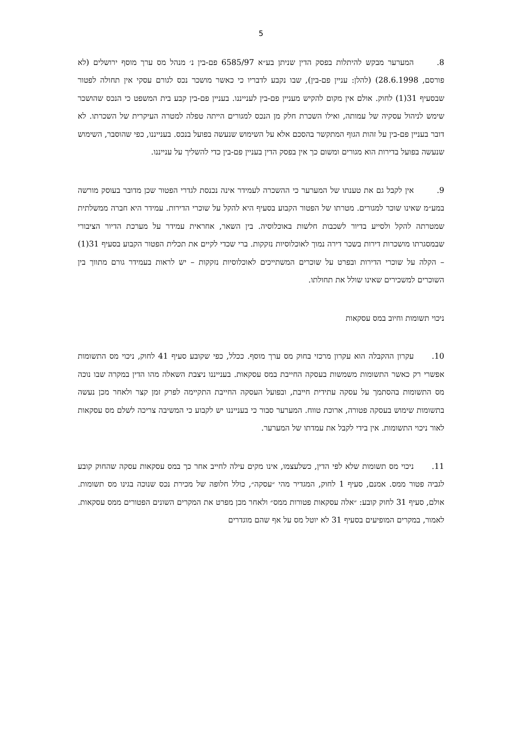5
8. המערער מבקש להיתלות בפסק הדין שניתן בע״א 6585/97 פם-בין נ׳ מנהל מס ערך מוסף ירושלים (לא פורסם, 28.6.1998) (להלן: עניין פם-בין), שבו נקבע לדבריו כי כאשר מושכר נכס לגורם עסקי אין תחולה לפטור שבסעיף 31(1) לחוק. אולם אין מקום להקיש מעניין פם-בין לענייננו. בעניין פם-בין קבע בית המשפט כי הנכס שהושכר שימש לניהול עסקיה של עמותה, ואילו השכרת חלק מן הנכס למגורים הייתה טפלה למטרה העיקרית של השכרתו. לא דובר בעניין פם-בין על זהות הגוף המתקשר בהסכם אלא על השימוש שנעשה בפועל בנכס. בענייננו, כפי שהוסבר, השימוש שנעשה בפועל בדירות הוא מגורים ומשום כך אין בפסק הדין בעניין פם-בין כדי להשליך על ענייננו.
9. אין לקבל גם את טענתו של המערער כי ההשכרה לעמידר אינה נכנסת לגדרי הפטור שכן מדובר בעוסק מורשה במע״מ שאינו שוכר למגורים. מטרתו של הפטור הקבוע בסעיף היא להקל על שוכרי הדירות. עמידר היא חברה ממשלתית שמטרתה להקל ולסייע בדיור לשכבות חלשות באוכלוסיה. בין השאר, אחראית עמידר על מערכת הדיור הציבורי שבמסגרתו מושכרות דירות בשכר דירה נמוך לאוכלוסיות נזקקות. ברי שכדי לקיים את תכלית הפטור הקבוע בסעיף 31(1) – הקלה על שוכרי הדירות ובפרט על שוכרים המשתייכים לאוכלוסיות נזקקות – יש לראות בעמידר גורם מתווך בין השוכרים למשכירים שאינו שולל את תחולתו.
ניכוי תשומות וחיוב במס עסקאות
10. עקרון ההקבלה הוא עקרון מרכזי בחוק מס ערך מוסף. ככלל, כפי שקובע סעיף 41 לחוק, ניכוי מס התשומות אפשרי רק כאשר התשומות משמשות בעסקה החייבת במס עסקאות. בענייננו ניצבת השאלה מהו הדין במקרה שבו נוכה מס התשומות בהסתמך על עסקה עתידית חייבת, ובפועל העסקה החייבת התקיימה לפרק זמן קצר ולאחר מכן נעשה בתשומות שימוש בעסקה פטורה, ארוכת טווח. המערער סבור כי בענייננו יש לקבוע כי המשיבה צריכה לשלם מס עסקאות לאור ניכוי התשומות. אין בידי לקבל את עמדתו של המערער.
11. ניכוי מס תשומות שלא לפי הדין, כשלעצמו, אינו מקים עילה לחייב אחר כך במס עסקאות עסקה שהחוק קובע לגביה פטור ממס. אמנם, סעיף 1 לחוק, המגדיר מהי ״עסקה״, כולל חלופה של מכירת נכס שנוכה בגינו מס תשומות. אולם, סעיף 31 לחוק קובע: ״אלה עסקאות פטורות ממס״ ולאחר מכן מפרט את המקרים השונים הפטורים ממס עסקאות. לאמור, במקרים המופיעים בסעיף 31 לא יוטל מס על אף שהם מוגדרים